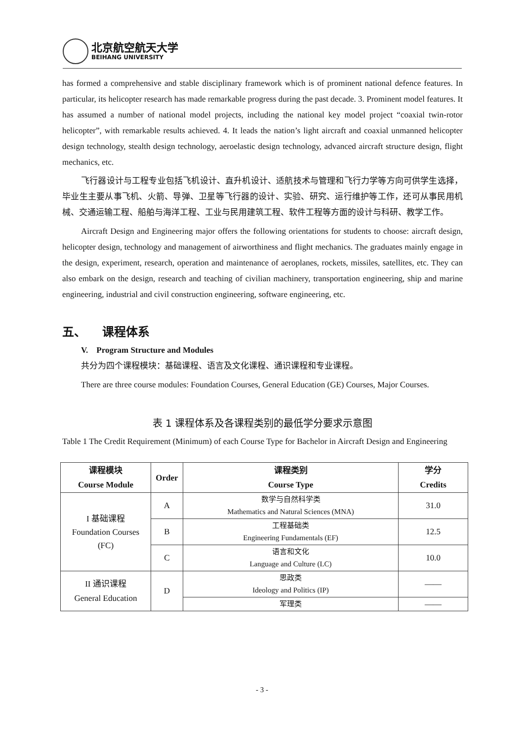北京航空航天大学
BEIHANG UNIVERSITY
has formed a comprehensive and stable disciplinary framework which is of prominent national defence features. In particular, its helicopter research has made remarkable progress during the past decade. 3. Prominent model features. It has assumed a number of national model projects, including the national key model project “coaxial twin-rotor helicopter”, with remarkable results achieved. 4. It leads the nation’s light aircraft and coaxial unmanned helicopter design technology, stealth design technology, aeroelastic design technology, advanced aircraft structure design, flight mechanics, etc.
飞行器设计与工程专业包括飞机设计、直升机设计、适航技术与管理和飞行力学等方向可供学生选择，毕业生主要从事飞机、火箭、导弹、卫星等飞行器的设计、实验、研究、运行维护等工作，还可从事民用机械、交通运输工程、船舶与海洋工程、工业与民用建筑工程、软件工程等方面的设计与科研、教学工作。
Aircraft Design and Engineering major offers the following orientations for students to choose: aircraft design, helicopter design, technology and management of airworthiness and flight mechanics. The graduates mainly engage in the design, experiment, research, operation and maintenance of aeroplanes, rockets, missiles, satellites, etc. They can also embark on the design, research and teaching of civilian machinery, transportation engineering, ship and marine engineering, industrial and civil construction engineering, software engineering, etc.
五、 课程体系
V. Program Structure and Modules
共分为四个课程模块：基础课程、语言及文化课程、通识课程和专业课程。
There are three course modules: Foundation Courses, General Education (GE) Courses, Major Courses.
表 1 课程体系及各课程类别的最低学分要求示意图
Table 1 The Credit Requirement (Minimum) of each Course Type for Bachelor in Aircraft Design and Engineering
| 课程模块 Course Module | Order | 课程类别 Course Type | 学分 Credits |
| --- | --- | --- | --- |
| I 基础课程 Foundation Courses (FC) | A | 数学与自然科学类 Mathematics and Natural Sciences (MNA) | 31.0 |
| | B | 工程基础类 Engineering Fundamentals (EF) | 12.5 |
| | C | 语言和文化 Language and Culture (LC) | 10.0 |
| II 通识课程 General Education | D | 思政类 Ideology and Politics (IP) | —— |
| | | 军理类 | —— |
- 3 -